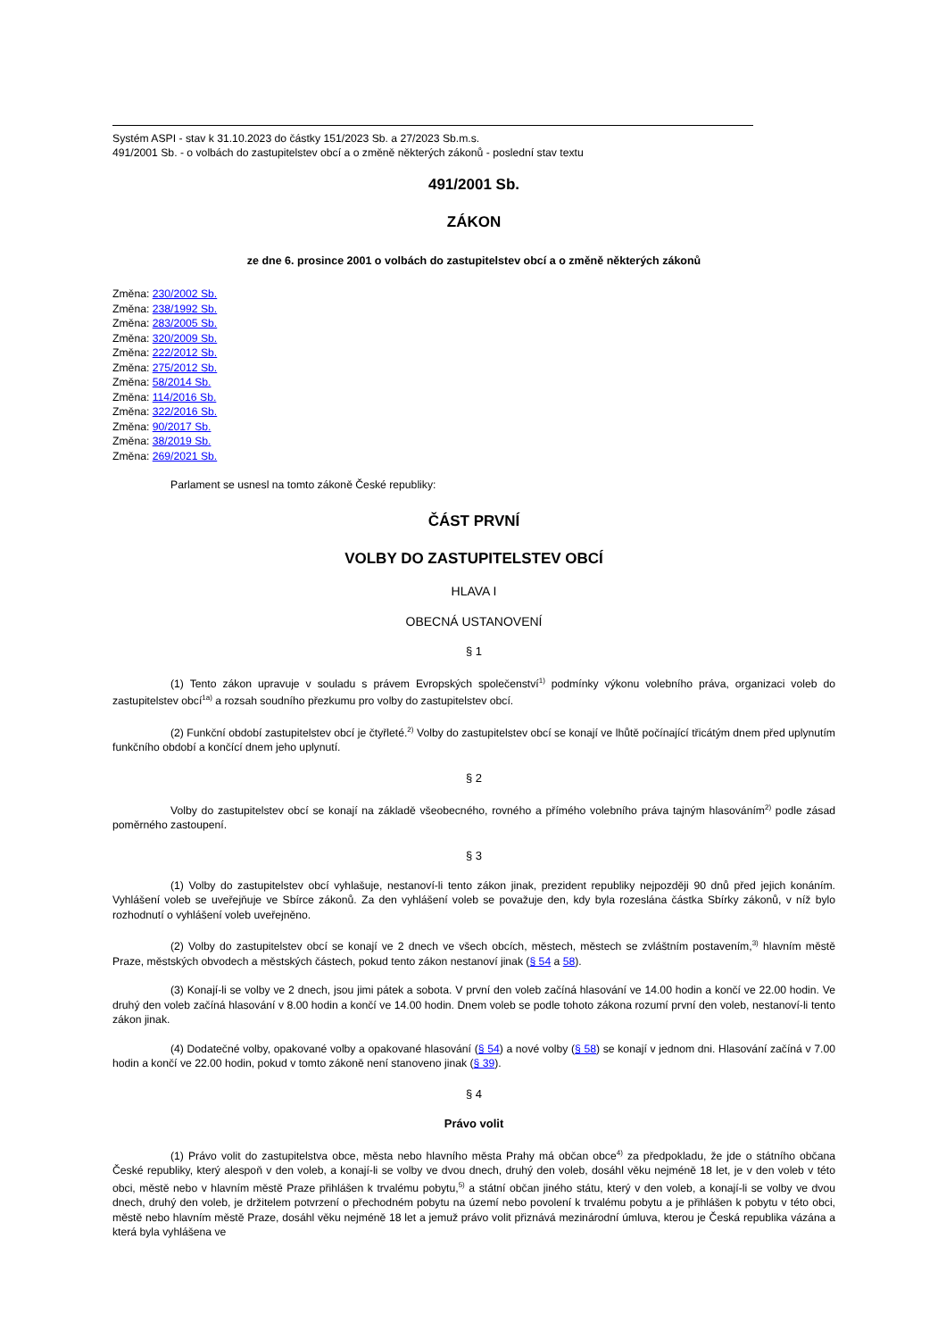Systém ASPI - stav k 31.10.2023 do částky 151/2023 Sb. a 27/2023 Sb.m.s.
491/2001 Sb. - o volbách do zastupitelstev obcí a o změně některých zákonů - poslední stav textu
491/2001 Sb.
ZÁKON
ze dne 6. prosince 2001 o volbách do zastupitelstev obcí a o změně některých zákonů
Změna: 230/2002 Sb.
Změna: 238/1992 Sb.
Změna: 283/2005 Sb.
Změna: 320/2009 Sb.
Změna: 222/2012 Sb.
Změna: 275/2012 Sb.
Změna: 58/2014 Sb.
Změna: 114/2016 Sb.
Změna: 322/2016 Sb.
Změna: 90/2017 Sb.
Změna: 38/2019 Sb.
Změna: 269/2021 Sb.
Parlament se usnesl na tomto zákoně České republiky:
ČÁST PRVNÍ
VOLBY DO ZASTUPITELSTEV OBCÍ
HLAVA I
OBECNÁ USTANOVENÍ
§ 1
(1) Tento zákon upravuje v souladu s právem Evropských společenství<sup>1)</sup> podmínky výkonu volebního práva, organizaci voleb do zastupitelstev obcí<sup>1a)</sup> a rozsah soudního přezkumu pro volby do zastupitelstev obcí.
(2) Funkční období zastupitelstev obcí je čtyřleté.<sup>2)</sup> Volby do zastupitelstev obcí se konají ve lhůtě počínající třicátým dnem před uplynutím funkčního období a končící dnem jeho uplynutí.
§ 2
Volby do zastupitelstev obcí se konají na základě všeobecného, rovného a přímého volebního práva tajným hlasováním<sup>2)</sup> podle zásad poměrného zastoupení.
§ 3
(1) Volby do zastupitelstev obcí vyhlašuje, nestanoví-li tento zákon jinak, prezident republiky nejpozději 90 dnů před jejich konáním. Vyhlášení voleb se uveřejňuje ve Sbírce zákonů. Za den vyhlášení voleb se považuje den, kdy byla rozeslána částka Sbírky zákonů, v níž bylo rozhodnutí o vyhlášení voleb uveřejněno.
(2) Volby do zastupitelstev obcí se konají ve 2 dnech ve všech obcích, městech, městech se zvláštním postavením,<sup>3)</sup> hlavním městě Praze, městských obvodech a městských částech, pokud tento zákon nestanoví jinak (§ 54 a 58).
(3) Konají-li se volby ve 2 dnech, jsou jimi pátek a sobota. V první den voleb začíná hlasování ve 14.00 hodin a končí ve 22.00 hodin. Ve druhý den voleb začíná hlasování v 8.00 hodin a končí ve 14.00 hodin. Dnem voleb se podle tohoto zákona rozumí první den voleb, nestanoví-li tento zákon jinak.
(4) Dodatečné volby, opakované volby a opakované hlasování (§ 54) a nové volby (§ 58) se konají v jednom dni. Hlasování začíná v 7.00 hodin a končí ve 22.00 hodin, pokud v tomto zákoně není stanoveno jinak (§ 39).
§ 4
Právo volit
(1) Právo volit do zastupitelstva obce, města nebo hlavního města Prahy má občan obce<sup>4)</sup> za předpokladu, že jde o státního občana České republiky, který alespoň v den voleb, a konají-li se volby ve dvou dnech, druhý den voleb, dosáhl věku nejméně 18 let, je v den voleb v této obci, městě nebo v hlavním městě Praze přihlášen k trvalému pobytu,<sup>5)</sup> a státní občan jiného státu, který v den voleb, a konají-li se volby ve dvou dnech, druhý den voleb, je držitelem potvrzení o přechodném pobytu na území nebo povolení k trvalému pobytu a je přihlášen k pobytu v této obci, městě nebo hlavním městě Praze, dosáhl věku nejméně 18 let a jemuž právo volit přiznává mezinárodní úmluva, kterou je Česká republika vázána a která byla vyhlášena ve